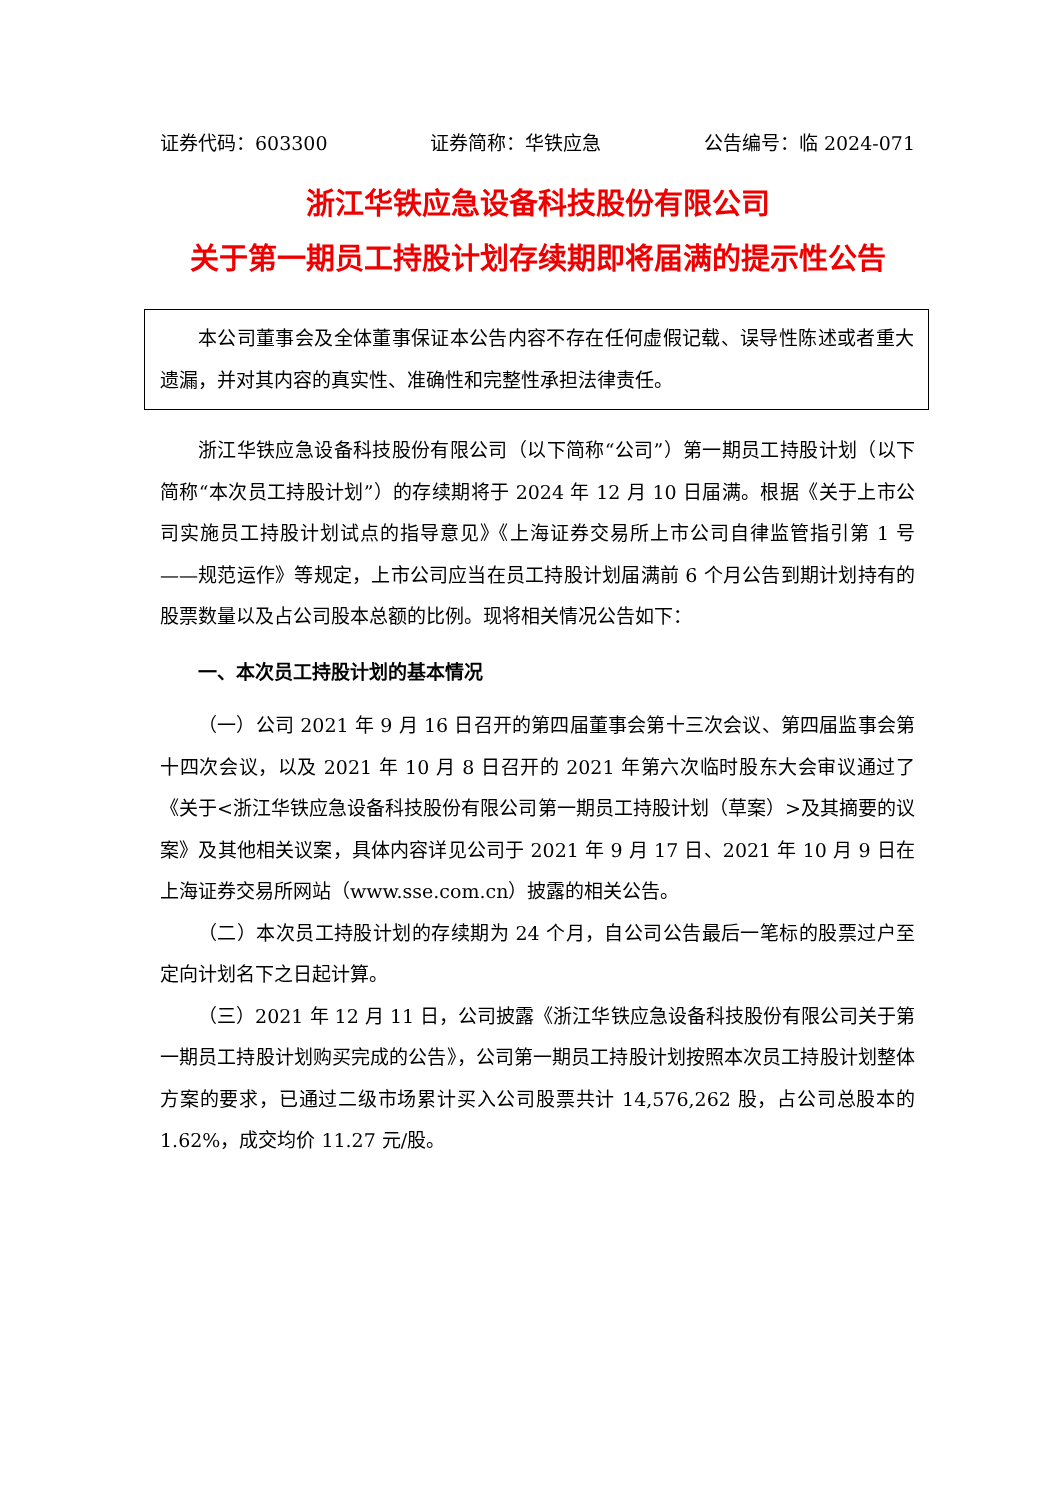证券代码：603300 证券简称：华铁应急 公告编号：临 2024-071
浙江华铁应急设备科技股份有限公司
关于第一期员工持股计划存续期即将届满的提示性公告
本公司董事会及全体董事保证本公告内容不存在任何虚假记载、误导性陈述或者重大遗漏，并对其内容的真实性、准确性和完整性承担法律责任。
浙江华铁应急设备科技股份有限公司（以下简称“公司”）第一期员工持股计划（以下简称“本次员工持股计划”）的存续期将于 2024 年 12 月 10 日届满。根据《关于上市公司实施员工持股计划试点的指导意见》《上海证券交易所上市公司自律监管指引第 1 号——规范运作》等规定，上市公司应当在员工持股计划届满前 6 个月公告到期计划持有的股票数量以及占公司股本总额的比例。现将相关情况公告如下：
一、本次员工持股计划的基本情况
（一）公司 2021 年 9 月 16 日召开的第四届董事会第十三次会议、第四届监事会第十四次会议，以及 2021 年 10 月 8 日召开的 2021 年第六次临时股东大会审议通过了《关于<浙江华铁应急设备科技股份有限公司第一期员工持股计划（草案）>及其摘要的议案》及其他相关议案，具体内容详见公司于 2021 年 9 月 17 日、2021 年 10 月 9 日在上海证券交易所网站（www.sse.com.cn）披露的相关公告。
（二）本次员工持股计划的存续期为 24 个月，自公司公告最后一笔标的股票过户至定向计划名下之日起计算。
（三）2021 年 12 月 11 日，公司披露《浙江华铁应急设备科技股份有限公司关于第一期员工持股计划购买完成的公告》，公司第一期员工持股计划按照本次员工持股计划整体方案的要求，已通过二级市场累计买入公司股票共计 14,576,262 股，占公司总股本的 1.62%，成交均价 11.27 元/股。